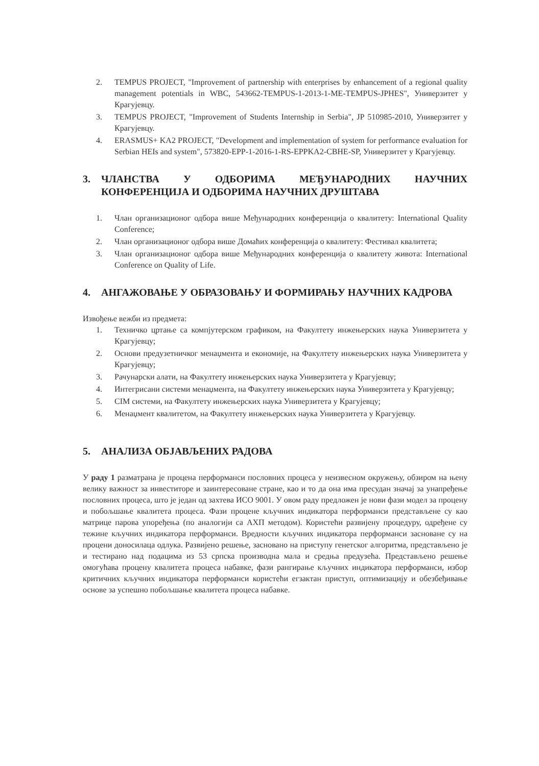2. TEMPUS PROJECT, "Improvement of partnership with enterprises by enhancement of a regional quality management potentials in WBC, 543662-TEMPUS-1-2013-1-ME-TEMPUS-JPHES", Универзитет у Крагујевцу.
3. TEMPUS PROJECT, "Improvement of Students Internship in Serbia", JP 510985-2010, Универзитет у Крагујевцу.
4. ERASMUS+ KA2 PROJECT, "Development and implementation of system for performance evaluation for Serbian HEIs and system", 573820-EPP-1-2016-1-RS-EPPKA2-CBHE-SP, Универзитет у Крагујевцу.
3. ЧЛАНСТВА У ОДБОРИМА МЕЂУНАРОДНИХ НАУЧНИХ КОНФЕРЕНЦИЈА И ОДБОРИМА НАУЧНИХ ДРУШТАВА
1. Члан организационог одбора више Међународних конференција о квалитету: International Quality Conference;
2. Члан организационог одбора више Домаћих конференција о квалитету: Фестивал квалитета;
3. Члан организационог одбора више Међународних конференција о квалитету живота: International Conference on Quality of Life.
4. АНГАЖОВАЊЕ У ОБРАЗОВАЊУ И ФОРМИРАЊУ НАУЧНИХ КАДРОВА
Извођење вежби из предмета:
1. Техничко цртање са компјутерском графиком, на Факултету инжењерских наука Универзитета у Крагујевцу;
2. Основи предузетничког менаџмента и економије, на Факултету инжењерских наука Универзитета у Крагујевцу;
3. Рачунарски алати, на Факултету инжењерских наука Универзитета у Крагујевцу;
4. Интегрисани системи менаџмента, на Факултету инжењерских наука Универзитета у Крагујевцу;
5. CIM системи, на Факултету инжењерских наука Универзитета у Крагујевцу;
6. Менаџмент квалитетом, на Факултету инжењерских наука Универзитета у Крагујевцу.
5. АНАЛИЗА ОБЈАВЉЕНИХ РАДОВА
У раду 1 разматрана је процена перформанси пословних процеса у неизвесном окружењу, обзиром на њену велику важност за инвеститоре и заинтересоване стране, као и то да она има пресудан значај за унапређење пословних процеса, што је један од захтева ИСО 9001. У овом раду предложен је нови фази модел за процену и побољшање квалитета процеса. Фази процене кључних индикатора перформанси представљене су као матрице парова упоређења (по аналогији са АХП методом). Користећи развијену процедуру, одређене су тежине кључних индикатора перформанси. Вредности кључних индикатора перформанси засноване су на процени доносилаца одлука. Развијено решење, засновано на приступу генетског алгоритма, представљено је и тестирано над подацима из 53 српска производна мала и средња предузећа. Представљено решење омогућава процену квалитета процеса набавке, фази рангирање кључних индикатора перформанси, избор критичних кључних индикатора перформанси користећи егзактан приступ, оптимизацију и обезбеђивање основе за успешно побољшање квалитета процеса набавке.